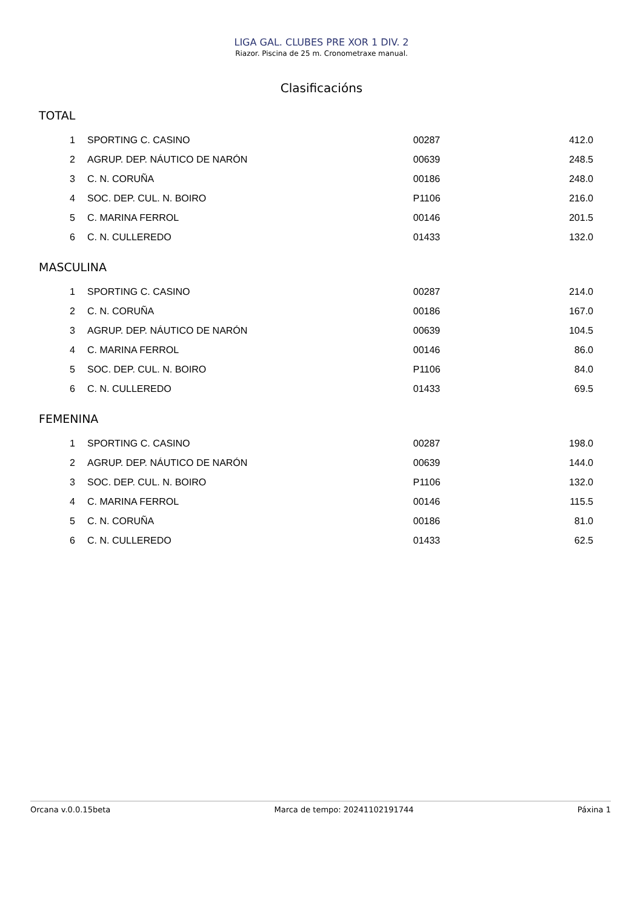LIGA GAL. CLUBES PRE XOR 1 DIV. 2
Riazor. Piscina de 25 m. Cronometraxe manual.
Clasificacións
TOTAL
| 1 | SPORTING C. CASINO | 00287 | 412.0 |
| 2 | AGRUP. DEP. NÁUTICO DE NARÓN | 00639 | 248.5 |
| 3 | C. N. CORUÑA | 00186 | 248.0 |
| 4 | SOC. DEP. CUL. N. BOIRO | P1106 | 216.0 |
| 5 | C. MARINA FERROL | 00146 | 201.5 |
| 6 | C. N. CULLEREDO | 01433 | 132.0 |
MASCULINA
| 1 | SPORTING C. CASINO | 00287 | 214.0 |
| 2 | C. N. CORUÑA | 00186 | 167.0 |
| 3 | AGRUP. DEP. NÁUTICO DE NARÓN | 00639 | 104.5 |
| 4 | C. MARINA FERROL | 00146 | 86.0 |
| 5 | SOC. DEP. CUL. N. BOIRO | P1106 | 84.0 |
| 6 | C. N. CULLEREDO | 01433 | 69.5 |
FEMENINA
| 1 | SPORTING C. CASINO | 00287 | 198.0 |
| 2 | AGRUP. DEP. NÁUTICO DE NARÓN | 00639 | 144.0 |
| 3 | SOC. DEP. CUL. N. BOIRO | P1106 | 132.0 |
| 4 | C. MARINA FERROL | 00146 | 115.5 |
| 5 | C. N. CORUÑA | 00186 | 81.0 |
| 6 | C. N. CULLEREDO | 01433 | 62.5 |
Orcana v.0.0.15beta Marca de tempo: 20241102191744 Páxina 1